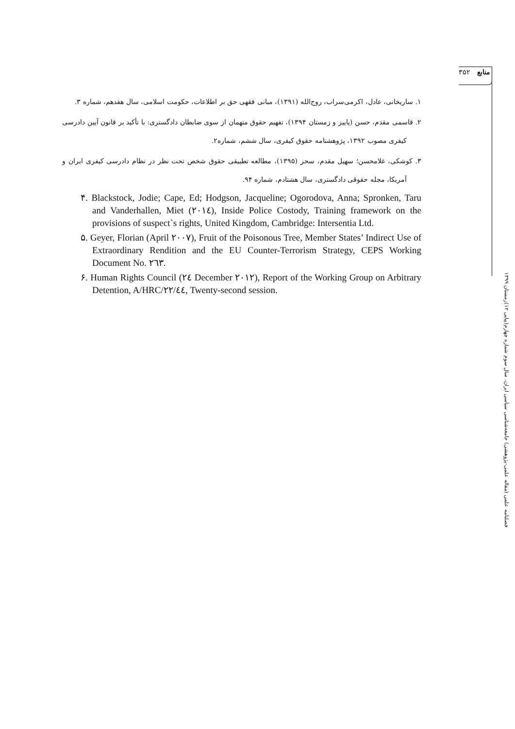منابع ۳۵۲
۱. ساریخانی، عادل، اکرمی‌سراب، روح‌الله (۱۳۹۱)، مبانی فقهی حق بر اطلاعات، حکومت اسلامی، سال هفدهم، شماره ۳.
۲. قاسمی مقدم، حسن (پاییز و زمستان ۱۳۹۴)، تفهیم حقوق متهمان از سوی ضابطان دادگستری: با تأکید بر قانون آیین دادرسی کیفری مصوب ۱۳۹۲، پژوهشنامه حقوق کیفری، سال ششم، شماره۲.
۳. کوشکی، غلامحسن؛ سهیل مقدم، سحر (۱۳۹۵)، مطالعه تطبیقی حقوق شخص تحت نظر در نظام دادرسی کیفری ایران و آمریکا، مجله حقوقی دادگستری، سال هشتادم، شماره ۹۴.
۴. Blackstock, Jodie; Cape, Ed; Hodgson, Jacqueline; Ogorodova, Anna; Spronken, Taru and Vanderhallen, Miet (۲۰۱٤), Inside Police Costody, Training framework on the provisions of suspect`s rights, United Kingdom, Cambridge: Intersentia Ltd.
۵. Geyer, Florian (April ۲۰۰۷), Fruit of the Poisonous Tree, Member States’ Indirect Use of Extraordinary Rendition and the EU Counter-Terrorism Strategy, CEPS Working Document No. ۲٦۳.
۶. Human Rights Council (۲٤ December ۲۰۱۲), Report of the Working Group on Arbitrary Detention, A/HRC/۲۲/٤٤, Twenty-second session.
فصلنامه علمی (مقاله علمی-پژوهشی) جامعه‌شناسی سیاسی ایران، سال سوم شماره چهارم(پیاپی ۱۲)زمستان ۱۳۹۹